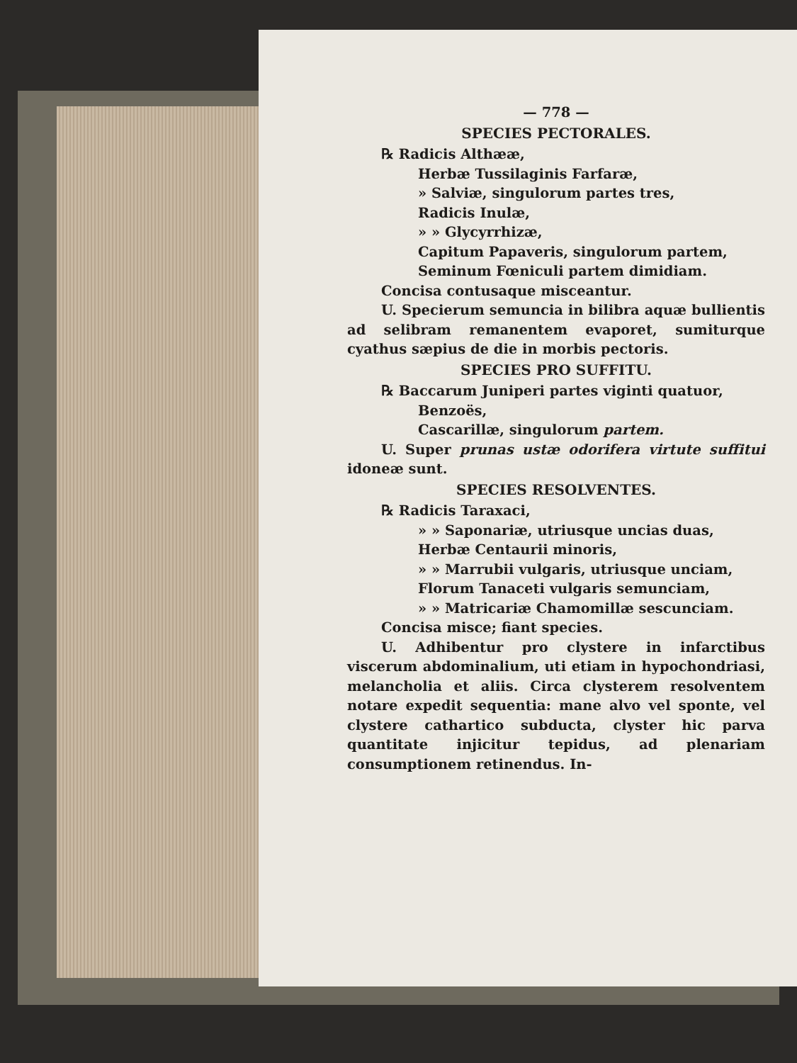— 778 —
SPECIES PECTORALES.
℞ Radicis Althææ,
Herbæ Tussilaginis Farfaræ,
» Salviæ, singulorum partes tres,
Radicis Inulæ,
» » Glycyrrhizæ,
Capitum Papaveris, singulorum partem,
Seminum Fœniculi partem dimidiam.
Concisa contusaque misceantur.
U. Specierum semuncia in bilibra aquæ bullientis ad selibram remanentem evaporet, sumiturque cyathus sæpius de die in morbis pectoris.
SPECIES PRO SUFFITU.
℞ Baccarum Juniperi partes viginti quatuor,
Benzoës,
Cascarillæ, singulorum partem.
U. Super prunas ustæ odorifera virtute suffitui idoneæ sunt.
SPECIES RESOLVENTES.
℞ Radicis Taraxaci,
» » Saponariæ, utriusque uncias duas,
Herbæ Centaurii minoris,
» » Marrubii vulgaris, utriusque unciam,
Florum Tanaceti vulgaris semunciam,
» » Matricariæ Chamomillæ sescunciam.
Concisa misce; fiant species.
U. Adhibentur pro clystere in infarctibus viscerum abdominalium, uti etiam in hypochondriasi, melancholia et aliis. Circa clysterem resolventem notare expedit sequentia: mane alvo vel sponte, vel clystere cathartico subducta, clyster hic parva quantitate injicitur tepidus, ad plenariam consumptionem retinendus. In-